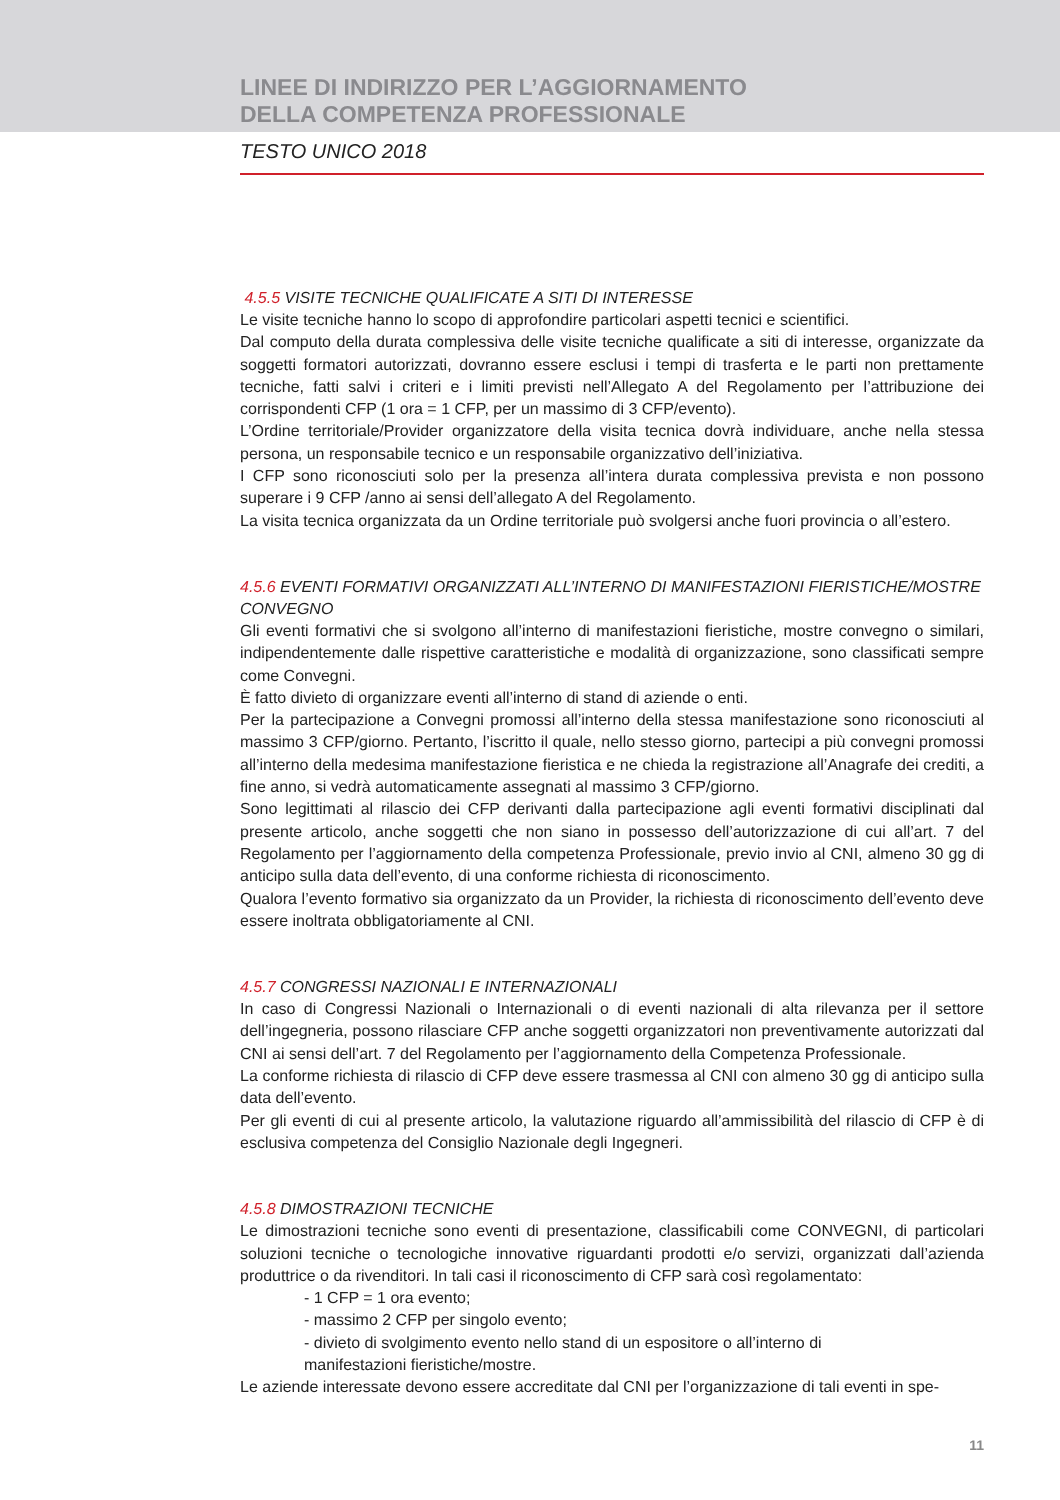LINEE DI INDIRIZZO PER L’AGGIORNAMENTO
DELLA COMPETENZA PROFESSIONALE
TESTO UNICO 2018
4.5.5 VISITE TECNICHE QUALIFICATE A SITI DI INTERESSE
Le visite tecniche hanno lo scopo di approfondire particolari aspetti tecnici e scientifici.
Dal computo della durata complessiva delle visite tecniche qualificate a siti di interesse, organizzate da soggetti formatori autorizzati, dovranno essere esclusi i tempi di trasferta e le parti non prettamente tecniche, fatti salvi i criteri e i limiti previsti nell’Allegato A del Regolamento per l’attribuzione dei corrispondenti CFP (1 ora = 1 CFP, per un massimo di 3 CFP/evento).
L’Ordine territoriale/Provider organizzatore della visita tecnica dovrà individuare, anche nella stessa persona, un responsabile tecnico e un responsabile organizzativo dell’iniziativa.
I CFP sono riconosciuti solo per la presenza all’intera durata complessiva prevista e non possono superare i 9 CFP /anno ai sensi dell’allegato A del Regolamento.
La visita tecnica organizzata da un Ordine territoriale può svolgersi anche fuori provincia o all’estero.
4.5.6 EVENTI FORMATIVI ORGANIZZATI ALL’INTERNO DI MANIFESTAZIONI FIERISTICHE/MOSTRE CONVEGNO
Gli eventi formativi che si svolgono all’interno di manifestazioni fieristiche, mostre convegno o similari, indipendentemente dalle rispettive caratteristiche e modalità di organizzazione, sono classificati sempre come Convegni.
È fatto divieto di organizzare eventi all’interno di stand di aziende o enti.
Per la partecipazione a Convegni promossi all’interno della stessa manifestazione sono riconosciuti al massimo 3 CFP/giorno. Pertanto, l’iscritto il quale, nello stesso giorno, partecipi a più convegni promossi all’interno della medesima manifestazione fieristica e ne chieda la registrazione all’Anagrafe dei crediti, a fine anno, si vedrà automaticamente assegnati al massimo 3 CFP/giorno.
Sono legittimati al rilascio dei CFP derivanti dalla partecipazione agli eventi formativi disciplinati dal presente articolo, anche soggetti che non siano in possesso dell’autorizzazione di cui all’art. 7 del Regolamento per l’aggiornamento della competenza Professionale, previo invio al CNI, almeno 30 gg di anticipo sulla data dell’evento, di una conforme richiesta di riconoscimento.
Qualora l’evento formativo sia organizzato da un Provider, la richiesta di riconoscimento dell’evento deve essere inoltrata obbligatoriamente al CNI.
4.5.7 CONGRESSI NAZIONALI E INTERNAZIONALI
In caso di Congressi Nazionali o Internazionali o di eventi nazionali di alta rilevanza per il settore dell’ingegneria, possono rilasciare CFP anche soggetti organizzatori non preventivamente autorizzati dal CNI ai sensi dell’art. 7 del Regolamento per l’aggiornamento della Competenza Professionale.
La conforme richiesta di rilascio di CFP deve essere trasmessa al CNI con almeno 30 gg di anticipo sulla data dell’evento.
Per gli eventi di cui al presente articolo, la valutazione riguardo all’ammissibilità del rilascio di CFP è di esclusiva competenza del Consiglio Nazionale degli Ingegneri.
4.5.8 DIMOSTRAZIONI TECNICHE
Le dimostrazioni tecniche sono eventi di presentazione, classificabili come CONVEGNI, di particolari soluzioni tecniche o tecnologiche innovative riguardanti prodotti e/o servizi, organizzati dall’azienda produttrice o da rivenditori. In tali casi il riconoscimento di CFP sarà così regolamentato:
- 1 CFP = 1 ora evento;
- massimo 2 CFP per singolo evento;
- divieto di svolgimento evento nello stand di un espositore o all’interno di
manifestazioni fieristiche/mostre.
Le aziende interessate devono essere accreditate dal CNI per l’organizzazione di tali eventi in spe-
11